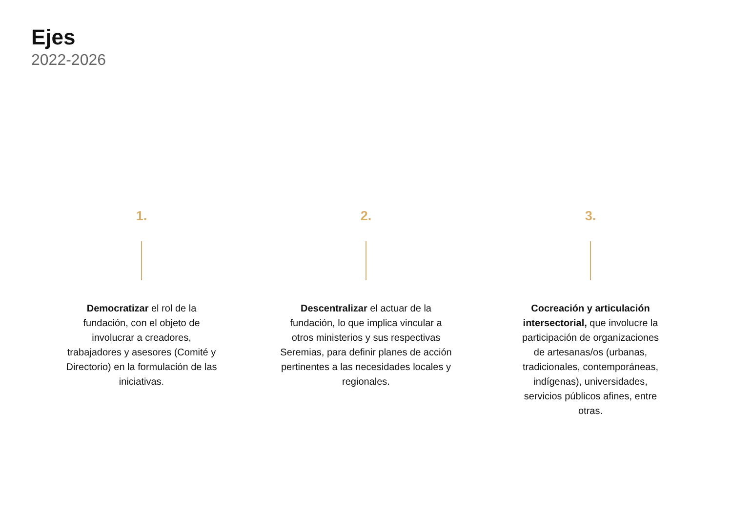Ejes
2022-2026
1.
Democratizar el rol de la fundación, con el objeto de involucrar a creadores, trabajadores y asesores (Comité y Directorio) en la formulación de las iniciativas.
2.
Descentralizar el actuar de la fundación, lo que implica vincular a otros ministerios y sus respectivas Seremias, para definir planes de acción pertinentes a las necesidades locales y regionales.
3.
Cocreación y articulación intersectorial, que involucre la participación de organizaciones de artesanas/os (urbanas, tradicionales, contemporáneas, indígenas), universidades, servicios públicos afines, entre otras.